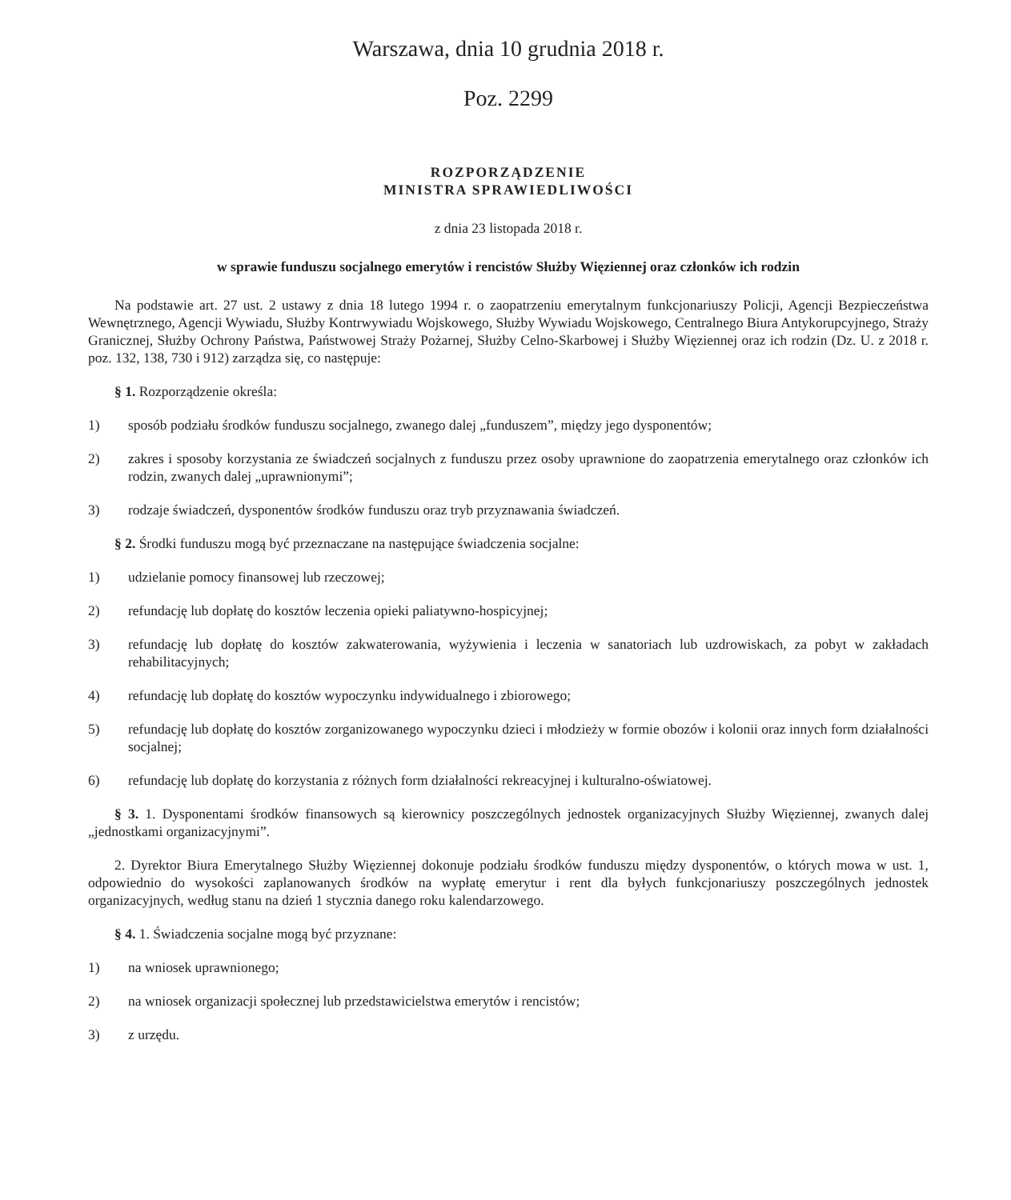Warszawa, dnia 10 grudnia 2018 r.
Poz. 2299
ROZPORZĄDZENIE
MINISTRA SPRAWIEDLIWOŚCI
z dnia 23 listopada 2018 r.
w sprawie funduszu socjalnego emerytów i rencistów Służby Więziennej oraz członków ich rodzin
Na podstawie art. 27 ust. 2 ustawy z dnia 18 lutego 1994 r. o zaopatrzeniu emerytalnym funkcjonariuszy Policji, Agencji Bezpieczeństwa Wewnętrznego, Agencji Wywiadu, Służby Kontrwywiadu Wojskowego, Służby Wywiadu Wojskowego, Centralnego Biura Antykorupcyjnego, Straży Granicznej, Służby Ochrony Państwa, Państwowej Straży Pożarnej, Służby Celno-Skarbowej i Służby Więziennej oraz ich rodzin (Dz. U. z 2018 r. poz. 132, 138, 730 i 912) zarządza się, co następuje:
§ 1. Rozporządzenie określa:
1) sposób podziału środków funduszu socjalnego, zwanego dalej „funduszem”, między jego dysponentów;
2) zakres i sposoby korzystania ze świadczeń socjalnych z funduszu przez osoby uprawnione do zaopatrzenia emerytalnego oraz członków ich rodzin, zwanych dalej „uprawnionymi”;
3) rodzaje świadczeń, dysponentów środków funduszu oraz tryb przyznawania świadczeń.
§ 2. Środki funduszu mogą być przeznaczane na następujące świadczenia socjalne:
1) udzielanie pomocy finansowej lub rzeczowej;
2) refundację lub dopłatę do kosztów leczenia opieki paliatywno-hospicyjnej;
3) refundację lub dopłatę do kosztów zakwaterowania, wyżywienia i leczenia w sanatoriach lub uzdrowiskach, za pobyt w zakładach rehabilitacyjnych;
4) refundację lub dopłatę do kosztów wypoczynku indywidualnego i zbiorowego;
5) refundację lub dopłatę do kosztów zorganizowanego wypoczynku dzieci i młodzieży w formie obozów i kolonii oraz innych form działalności socjalnej;
6) refundację lub dopłatę do korzystania z różnych form działalności rekreacyjnej i kulturalno-oświatowej.
§ 3. 1. Dysponentami środków finansowych są kierownicy poszczególnych jednostek organizacyjnych Służby Więziennej, zwanych dalej „jednostkami organizacyjnymi”.
2. Dyrektor Biura Emerytalnego Służby Więziennej dokonuje podziału środków funduszu między dysponentów, o których mowa w ust. 1, odpowiednio do wysokości zaplanowanych środków na wypłatę emerytur i rent dla byłych funkcjonariuszy poszczególnych jednostek organizacyjnych, według stanu na dzień 1 stycznia danego roku kalendarzowego.
§ 4. 1. Świadczenia socjalne mogą być przyznane:
1) na wniosek uprawnionego;
2) na wniosek organizacji społecznej lub przedstawicielstwa emerytów i rencistów;
3) z urzędu.